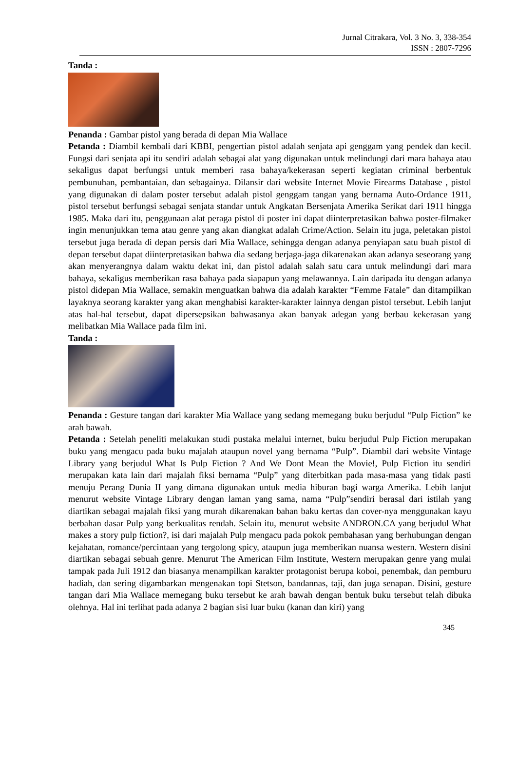Jurnal Citrakara, Vol. 3 No. 3, 338-354
ISSN : 2807-7296
Tanda :
Penanda : Gambar pistol yang berada di depan Mia Wallace
Petanda : Diambil kembali dari KBBI, pengertian pistol adalah senjata api genggam yang pendek dan kecil. Fungsi dari senjata api itu sendiri adalah sebagai alat yang digunakan untuk melindungi dari mara bahaya atau sekaligus dapat berfungsi untuk memberi rasa bahaya/kekerasan seperti kegiatan criminal berbentuk pembunuhan, pembantaian, dan sebagainya. Dilansir dari website Internet Movie Firearms Database , pistol yang digunakan di dalam poster tersebut adalah pistol genggam tangan yang bernama Auto-Ordance 1911, pistol tersebut berfungsi sebagai senjata standar untuk Angkatan Bersenjata Amerika Serikat dari 1911 hingga 1985. Maka dari itu, penggunaan alat peraga pistol di poster ini dapat diinterpretasikan bahwa poster-filmaker ingin menunjukkan tema atau genre yang akan diangkat adalah Crime/Action. Selain itu juga, peletakan pistol tersebut juga berada di depan persis dari Mia Wallace, sehingga dengan adanya penyiapan satu buah pistol di depan tersebut dapat diinterpretasikan bahwa dia sedang berjaga-jaga dikarenakan akan adanya seseorang yang akan menyerangnya dalam waktu dekat ini, dan pistol adalah salah satu cara untuk melindungi dari mara bahaya, sekaligus memberikan rasa bahaya pada siapapun yang melawannya. Lain daripada itu dengan adanya pistol didepan Mia Wallace, semakin menguatkan bahwa dia adalah karakter “Femme Fatale” dan ditampilkan layaknya seorang karakter yang akan menghabisi karakter-karakter lainnya dengan pistol tersebut. Lebih lanjut atas hal-hal tersebut, dapat dipersepsikan bahwasanya akan banyak adegan yang berbau kekerasan yang melibatkan Mia Wallace pada film ini.
Tanda :
Penanda : Gesture tangan dari karakter Mia Wallace yang sedang memegang buku berjudul “Pulp Fiction” ke arah bawah.
Petanda : Setelah peneliti melakukan studi pustaka melalui internet, buku berjudul Pulp Fiction merupakan buku yang mengacu pada buku majalah ataupun novel yang bernama “Pulp”. Diambil dari website Vintage Library yang berjudul What Is Pulp Fiction ? And We Dont Mean the Movie!, Pulp Fiction itu sendiri merupakan kata lain dari majalah fiksi bernama “Pulp” yang diterbitkan pada masa-masa yang tidak pasti menuju Perang Dunia II yang dimana digunakan untuk media hiburan bagi warga Amerika. Lebih lanjut menurut website Vintage Library dengan laman yang sama, nama “Pulp”sendiri berasal dari istilah yang diartikan sebagai majalah fiksi yang murah dikarenakan bahan baku kertas dan cover-nya menggunakan kayu berbahan dasar Pulp yang berkualitas rendah. Selain itu, menurut website ANDRON.CA yang berjudul What makes a story pulp fiction?, isi dari majalah Pulp mengacu pada pokok pembahasan yang berhubungan dengan kejahatan, romance/percintaan yang tergolong spicy, ataupun juga memberikan nuansa western. Western disini diartikan sebagai sebuah genre. Menurut The American Film Institute, Western merupakan genre yang mulai tampak pada Juli 1912 dan biasanya menampilkan karakter protagonist berupa koboi, penembak, dan pemburu hadiah, dan sering digambarkan mengenakan topi Stetson, bandannas, taji, dan juga senapan. Disini, gesture tangan dari Mia Wallace memegang buku tersebut ke arah bawah dengan bentuk buku tersebut telah dibuka olehnya. Hal ini terlihat pada adanya 2 bagian sisi luar buku (kanan dan kiri) yang
345